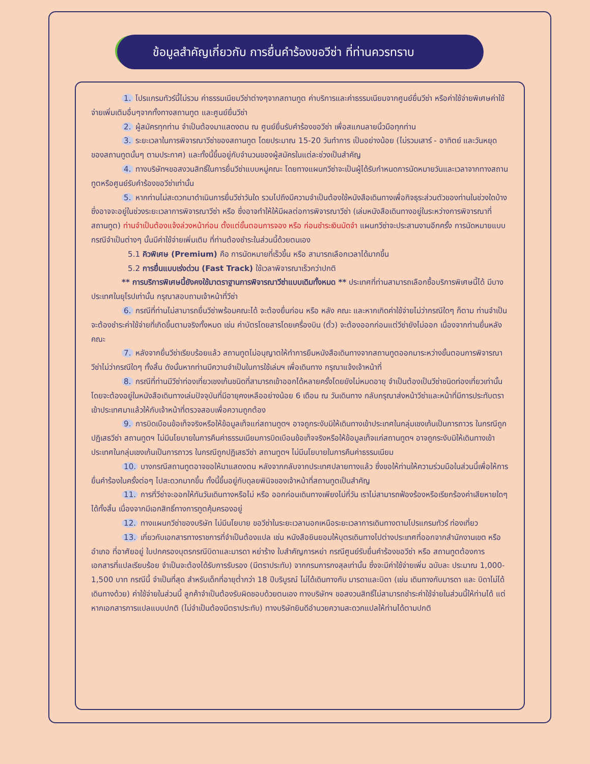📢
ข้อมูลสำคัญเกี่ยวกับ การยื่นคำร้องขอวีซ่า ที่ท่านควรทราบ
1. โปรแกรมทัวร์นี้ไม่รวม ค่าธรรมเนียมวีซ่าต่างๆจากสถานทูต ค่าบริการและค่าธรรมเนียมจากศูนย์ยื่นวีซ่า หรือค่าใช้จ่ายพิเศษค่าใช้จ่ายเพิ่มเติมอื่นๆจากทั้งทางสถานทูต และศูนย์ยื่นวีซ่า
2. ผู้สมัครทุกท่าน จำเป็นต้องมาแสดงตน ณ ศูนย์ยื่นรับคำร้องขอวีซ่า เพื่อสแกนลายนิ้วมือทุกท่าน
3. ระยะเวลาในการพิจารณาวีซ่าของสถานทูต โดยประมาณ 15-20 วันทำการ เป็นอย่างน้อย (ไม่รวมเสาร์ - อาทิตย์ และวันหยุดของสถานทูตนั้นๆ ตามประกาศ) และทั้งนี้ขึ้นอยู่กับจำนวนของผู้สมัครในแต่ละช่วงเป็นสำคัญ
4. ทางบริษัทฯขอสงวนสิทธิ์ในการยื่นวีซ่าแบบหมู่คณะ โดยทางแผนกวีซ่าจะเป็นผู้ได้รับกำหนดการนัดหมายวันและเวลาจากทางสถานทูตหรือศูนย์รับคำร้องขอวีซ่าเท่านั้น
5. หากท่านไม่สะดวกมาดำเนินการยื่นวีซ่าวันใด รวมไปถึงมีความจำเป็นต้องใช้หนังสือเดินทางเพื่อกิจธุระส่วนตัวของท่านในช่วงใดบ้าง ซึ่งอาจจะอยู่ในช่วงระยะเวลาการพิจารณาวีซ่า หรือ ซึ่งอาจทำให้ให้มีผลต่อการพิจารณาวีซ่า (เล่มหนังสือเดินทางอยู่ในระหว่างการพิจารณาที่สถานทูต) ท่านจำเป็นต้องแจ้งล่วงหน้าก่อน ตั้งแต่ขั้นตอนการจอง หรือ ก่อนชำระเงินมัดจำ แผนกวีซ่าจะประสานงานอีกครั้ง การนัดหมายแบบกรณีจำเป็นต่างๆ นั้นมีค่าใช้จ่ายเพิ่มเติม ที่ท่านต้องชำระในส่วนนี้ด้วยตนเอง
5.1 คิวพิเศษ (Premium) คือ การนัดหมายที่เร็วขึ้น หรือ สามารถเลือกเวลาได้มากขึ้น
5.2 การยื่นแบบเร่งด่วน (Fast Track) ใช้เวลาพิจารณาเร็วกว่าปกติ
** การบริการพิเศษนี้ยังคงใช้มาตราฐานการพิจารณาวีซ่าแบบเดิมทั้งหมด ** ประเทศที่ท่านสามารถเลือกซื้อบริการพิเศษนี้ได้ มีบางประเทศในยุโรปเท่านั้น กรุณาสอบถามเจ้าหน้าที่วีซ่า
6. กรณีที่ท่านไม่สามารถยื่นวีซ่าพร้อมคณะได้ จะต้องยื่นก่อน หรือ หลัง คณะ และหากเกิดค่าใช้จ่ายไม่ว่ากรณีใดๆ ก็ตาม ท่านจำเป็นจะต้องชำระค่าใช้จ่ายที่เกิดขึ้นตามจริงทั้งหมด เช่น ค่าบัตรโดยสารโดยเครื่องบิน (ตั๋ว) จะต้องออกก่อนแต่วีซ่ายังไม่ออก เนื่องจากท่านยื่นหลังคณะ
7. หลังจากยื่นวีซ่าเรียบร้อยแล้ว สถานทูตไม่อนุญาตให้ทำการยืมหนังสือเดินทางจากสถานทูตออกมาระหว่างขั้นตอนการพิจารณาวีซ่าไม่ว่ากรณีใดๆ ทั้งสิ้น ดังนั้นหากท่านมีความจำเป็นในการใช้เล่มฯ เพื่อเดินทาง กรุณาแจ้งเจ้าหน้าที่
8. กรณีที่ท่านมีวีซ่าท่องเที่ยวเชงเก้นชนิดที่สามารถเข้าออกได้หลายครั้งโดยยังไม่หมดอายุ จำเป็นต้องเป็นวีซ่าชนิดท่องเที่ยวเท่านั้น โดยจะต้องอยู่ในหนังสือเดินทางเล่มปัจจุบันที่มีอายุคงเหลืออย่างน้อย 6 เดือน ณ วันเดินทาง กลับกรุณาส่งหน้าวีซ่าและหน้าที่มีการประทับตราเข้าประเทศมาแล้วให้กับเจ้าหน้าที่ตรวจสอบเพื่อความถูกต้อง
9. การบิดเบือนข้อเท็จจริงหรือให้ข้อมูลเท็จแก่สถานทูตฯ อาจถูกระงับมิให้เดินทางเข้าประเทศในกลุ่มเชงเก้นเป็นการถาวร ในกรณีถูกปฏิเสธวีซ่า สถานทูตฯ ไม่มีนโยบายในการคืนค่าธรรมเนียมการบิดเบือนข้อเท็จจริงหรือให้ข้อมูลเท็จแก่สถานทูตฯ อาจถูกระงับมิให้เดินทางเข้าประเทศในกลุ่มเชงเก้นเป็นการถาวร ในกรณีถูกปฏิเสธวีซ่า สถานทูตฯ ไม่มีนโยบายในการคืนค่าธรรมเนียม
10. บางกรณีสถานทูตอาจขอให้มาแสดงตน หลังจากกลับจากประเทศปลายทางแล้ว ซึ่งขอให้ท่านให้ความร่วมมือในส่วนนี้เพื่อให้การยื่นคำร้องในครั้งต่อๆ ไปสะดวกมากขึ้น ทั้งนี้ขึ้นอยู่กับดุลยพินิจของเจ้าหน้าที่สถานทูตเป็นสำคัญ
11. การที่วีซ่าจะออกให้ทันวันเดินทางหรือไม่ หรือ ออกก่อนเดินทางเพียงไม่กี่วัน เราไม่สามารถฟ้องร้องหรือเรียกร้องค่าเสียหายใดๆ ได้ทั้งสิ้น เนื่องจากมีเอกสิทธิ์ทางการทูตคุ้มครองอยู่
12. ทางแผนกวีซ่าของบริษัท ไม่มีนโยบาย ขอวีซ่าในระยะเวลานอกเหนือระยะเวลาการเดินทางตามโปรแกรมทัวร์ ท่องเที่ยว
13. เกี่ยวกับเอกสารทางราชการที่จำเป็นต้องแปล เช่น หนังสือยินยอมให้บุตรเดินทางไปต่างประเทศที่ออกจากสำนักงานเขต หรือ อำเภอ ที่อาศัยอยู่ ใบปกครองบุตรกรณีบิดาและมารดา หย่าร้าง ใบสำคัญการหย่า กรณีศูนย์รับยื่นคำร้องขอวีซ่า หรือ สถานทูตต้องการ เอกสารที่แปลเรียบร้อย จำเป็นจะต้องได้รับการรับรอง (มีตราประทับ) จากกรมการกงสุลเท่านั้น ซึ่งจะมีค่าใช้จ่ายเพิ่ม ฉบับละ ประมาณ 1,000-1,500 บาท กรณีนี้ จำเป็นที่สุด สำหรับเด็กที่อายุต่ำกว่า 18 ปีบริบูรณ์ ไม่ได้เดินทางกับ มารดาและบิดา (เช่น เดินทางกับมารดา และ บิดาไม่ได้เดินทางด้วย) ค่าใช้จ่ายในส่วนนี้ ลูกค้าจำเป็นต้องรับผิดชอบด้วยตนเอง ทางบริษัทฯ ขอสงวนสิทธิ์ไม่สามารถชำระค่าใช้จ่ายในส่วนนี้ให้ท่านได้ แต่หากเอกสารการแปลแบบปกติ (ไม่จำเป็นต้องมีตราประทับ) ทางบริษัทยินดีอำนวยความสะดวกแปลให้ท่านได้ตามปกติ